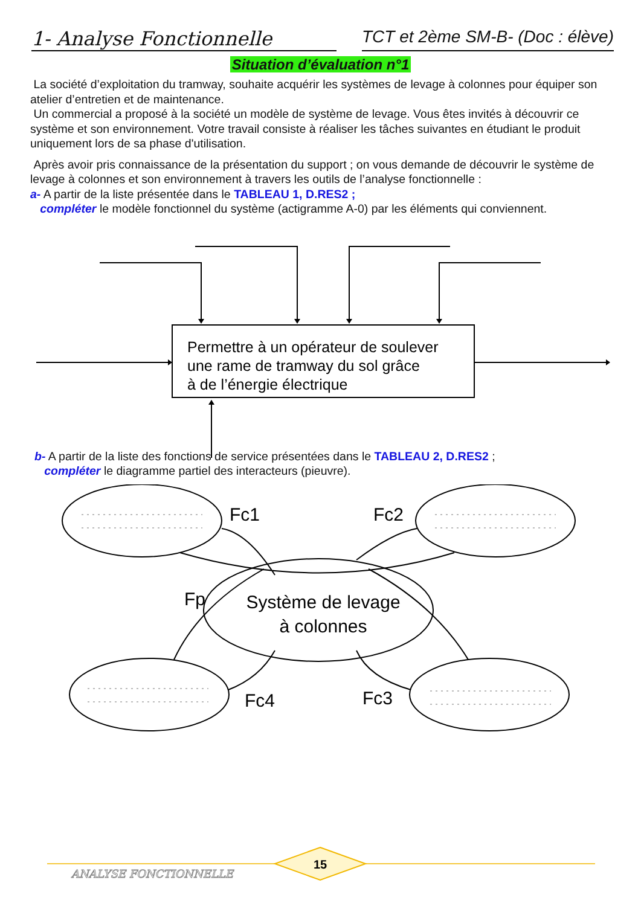1- Analyse Fonctionnelle TCT et 2ème SM-B- (Doc : élève)
Situation d’évaluation n°1
La société d’exploitation du tramway, souhaite acquérir les systèmes de levage à colonnes pour équiper son atelier d’entretien et de maintenance.
Un commercial a proposé à la société un modèle de système de levage. Vous êtes invités à découvrir ce système et son environnement. Votre travail consiste à réaliser les tâches suivantes en étudiant le produit uniquement lors de sa phase d'utilisation.
Après avoir pris connaissance de la présentation du support ; on vous demande de découvrir le système de levage à colonnes et son environnement à travers les outils de l’analyse fonctionnelle :
a- A partir de la liste présentée dans le TABLEAU 1, D.RES2 ;
compléter le modèle fonctionnel du système (actigramme A-0) par les éléments qui conviennent.
Permettre à un opérateur de soulever
une rame de tramway du sol grâce
à de l’énergie électrique
b- A partir de la liste des fonctions de service présentées dans le TABLEAU 2, D.RES2 ;
compléter le diagramme partiel des interacteurs (pieuvre).
Fc1
Fc2
Fp
Fc4
Fc3
Système de levage
à colonnes
15
ANALYSE FONCTIONNELLE